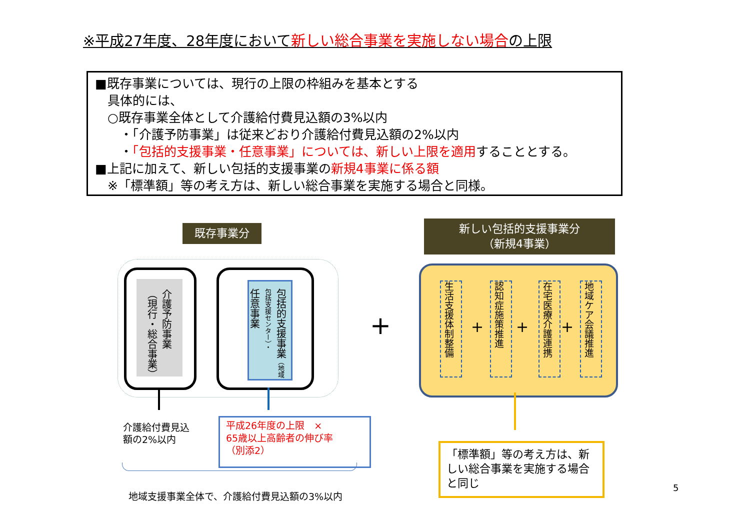※平成27年度、28年度において新しい総合事業を実施しない場合の上限
■既存事業については、現行の上限の枠組みを基本とする
 具体的には、
 ○既存事業全体として介護給付費見込額の3%以内
  ・「介護予防事業」は従来どおり介護給付費見込額の2%以内
  ・「包括的支援事業・任意事業」については、新しい上限を適用することとする。
■上記に加えて、新しい包括的支援事業の新規4事業に係る額
 ※「標準額」等の考え方は、新しい総合事業を実施する場合と同様。
既存事業分
新しい包括的支援事業分
（新規4事業）
介護予防事業
（現行・総合事業）
包括的支援事業（地域包括支援センター）・
任意事業
+
生活支援体制整備
+
認知症施策推進
+
在宅医療介護連携
+
地域ケア会議推進
介護給付費見込
額の2%以内
平成26年度の上限　×
65歳以上高齢者の伸び率
（別添2）
地域支援事業全体で、介護給付費見込額の3%以内
「標準額」等の考え方は、新しい総合事業を実施する場合と同じ
5